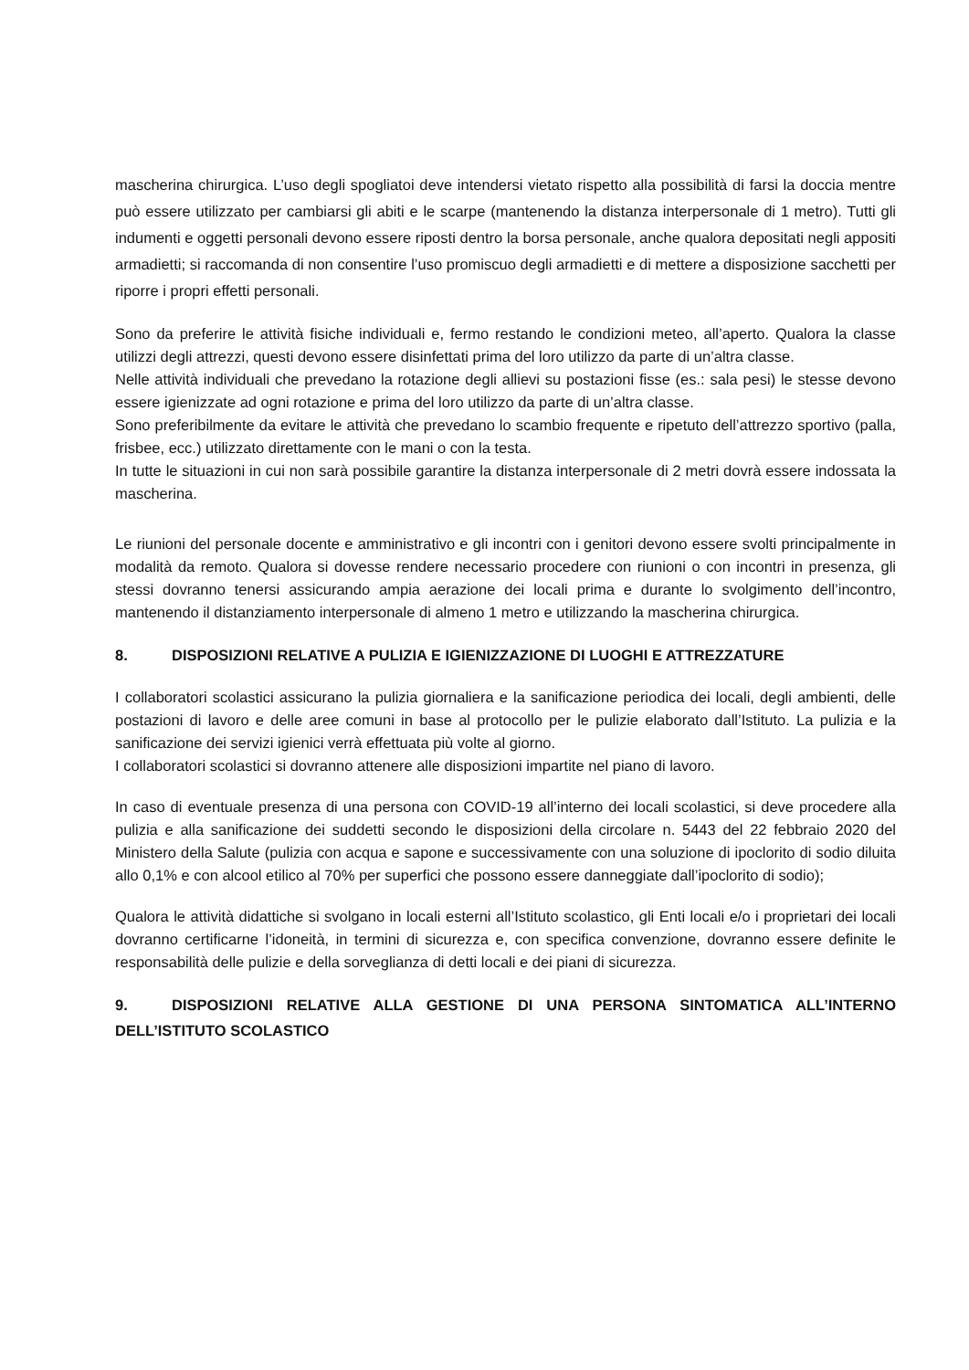mascherina chirurgica. L’uso degli spogliatoi deve intendersi vietato rispetto alla possibilità di farsi la doccia mentre può essere utilizzato per cambiarsi gli abiti e le scarpe (mantenendo la distanza interpersonale di 1 metro). Tutti gli indumenti e oggetti personali devono essere riposti dentro la borsa personale, anche qualora depositati negli appositi armadietti; si raccomanda di non consentire l’uso promiscuo degli armadietti e di mettere a disposizione sacchetti per riporre i propri effetti personali.
Sono da preferire le attività fisiche individuali e, fermo restando le condizioni meteo, all’aperto. Qualora la classe utilizzi degli attrezzi, questi devono essere disinfettati prima del loro utilizzo da parte di un’altra classe.
Nelle attività individuali che prevedano la rotazione degli allievi su postazioni fisse (es.: sala pesi) le stesse devono essere igienizzate ad ogni rotazione e prima del loro utilizzo da parte di un’altra classe.
Sono preferibilmente da evitare le attività che prevedano lo scambio frequente e ripetuto dell’attrezzo sportivo (palla, frisbee, ecc.) utilizzato direttamente con le mani o con la testa.
In tutte le situazioni in cui non sarà possibile garantire la distanza interpersonale di 2 metri dovrà essere indossata la mascherina.
Le riunioni del personale docente e amministrativo e gli incontri con i genitori devono essere svolti principalmente in modalità da remoto. Qualora si dovesse rendere necessario procedere con riunioni o con incontri in presenza, gli stessi dovranno tenersi assicurando ampia aerazione dei locali prima e durante lo svolgimento dell’incontro, mantenendo il distanziamento interpersonale di almeno 1 metro e utilizzando la mascherina chirurgica.
8. DISPOSIZIONI RELATIVE A PULIZIA E IGIENIZZAZIONE DI LUOGHI E ATTREZZATURE
I collaboratori scolastici assicurano la pulizia giornaliera e la sanificazione periodica dei locali, degli ambienti, delle postazioni di lavoro e delle aree comuni in base al protocollo per le pulizie elaborato dall’Istituto. La pulizia e la sanificazione dei servizi igienici verrà effettuata più volte al giorno.
I collaboratori scolastici si dovranno attenere alle disposizioni impartite nel piano di lavoro.
In caso di eventuale presenza di una persona con COVID-19 all’interno dei locali scolastici, si deve procedere alla pulizia e alla sanificazione dei suddetti secondo le disposizioni della circolare n. 5443 del 22 febbraio 2020 del Ministero della Salute (pulizia con acqua e sapone e successivamente con una soluzione di ipoclorito di sodio diluita allo 0,1% e con alcool etilico al 70% per superfici che possono essere danneggiate dall’ipoclorito di sodio);
Qualora le attività didattiche si svolgano in locali esterni all’Istituto scolastico, gli Enti locali e/o i proprietari dei locali dovranno certificarne l’idoneità, in termini di sicurezza e, con specifica convenzione, dovranno essere definite le responsabilità delle pulizie e della sorveglianza di detti locali e dei piani di sicurezza.
9. DISPOSIZIONI RELATIVE ALLA GESTIONE DI UNA PERSONA SINTOMATICA ALL’INTERNO DELL’ISTITUTO SCOLASTICO